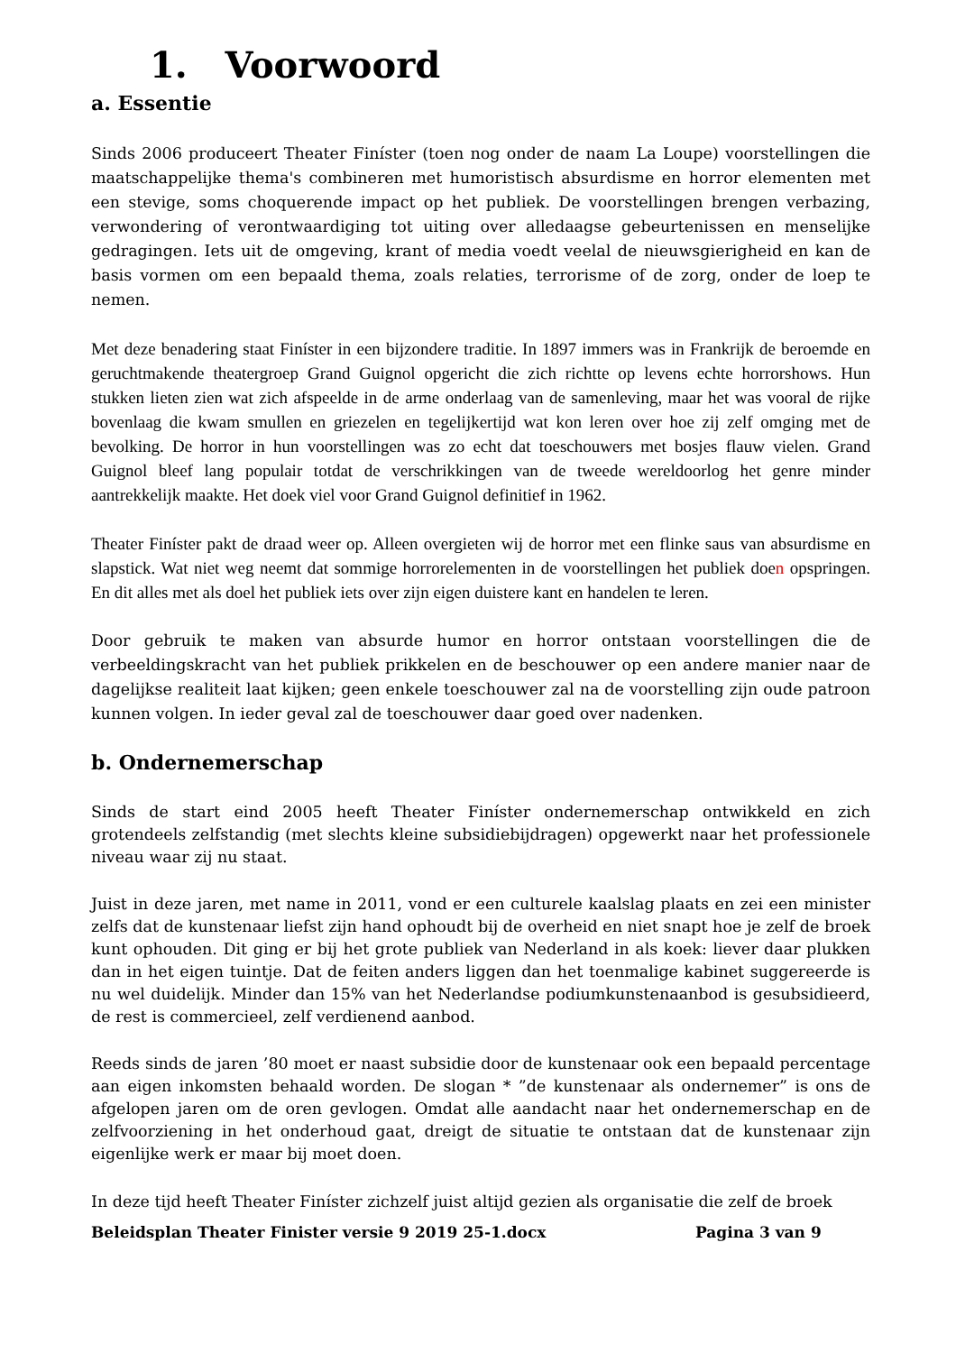1. Voorwoord
a. Essentie
Sinds 2006 produceert Theater Finíster (toen nog onder de naam La Loupe) voorstellingen die maatschappelijke thema's combineren met humoristisch absurdisme en horror elementen met een stevige, soms choquerende impact op het publiek. De voorstellingen brengen verbazing, verwondering of verontwaardiging tot uiting over alledaagse gebeurtenissen en menselijke gedragingen. Iets uit de omgeving, krant of media voedt veelal de nieuwsgierigheid en kan de basis vormen om een bepaald thema, zoals relaties, terrorisme of de zorg, onder de loep te nemen.
Met deze benadering staat Finíster in een bijzondere traditie. In 1897 immers was in Frankrijk de beroemde en geruchtmakende theatergroep Grand Guignol opgericht die zich richtte op levens echte horrorshows. Hun stukken lieten zien wat zich afspeelde in de arme onderlaag van de samenleving, maar het was vooral de rijke bovenlaag die kwam smullen en griezelen en tegelijkertijd wat kon leren over hoe zij zelf omging met de bevolking. De horror in hun voorstellingen was zo echt dat toeschouwers met bosjes flauw vielen. Grand Guignol bleef lang populair totdat de verschrikkingen van de tweede wereldoorlog het genre minder aantrekkelijk maakte. Het doek viel voor Grand Guignol definitief in 1962.
Theater Finíster pakt de draad weer op. Alleen overgieten wij de horror met een flinke saus van absurdisme en slapstick. Wat niet weg neemt dat sommige horrorelementen in de voorstellingen het publiek doen opspringen. En dit alles met als doel het publiek iets over zijn eigen duistere kant en handelen te leren.
Door gebruik te maken van absurde humor en horror ontstaan voorstellingen die de verbeeldingskracht van het publiek prikkelen en de beschouwer op een andere manier naar de dagelijkse realiteit laat kijken; geen enkele toeschouwer zal na de voorstelling zijn oude patroon kunnen volgen. In ieder geval zal de toeschouwer daar goed over nadenken.
b. Ondernemerschap
Sinds de start eind 2005 heeft Theater Finíster ondernemerschap ontwikkeld en zich grotendeels zelfstandig (met slechts kleine subsidiebijdragen) opgewerkt naar het professionele niveau waar zij nu staat.
Juist in deze jaren, met name in 2011, vond er een culturele kaalslag plaats en zei een minister zelfs dat de kunstenaar liefst zijn hand ophoudt bij de overheid en niet snapt hoe je zelf de broek kunt ophouden. Dit ging er bij het grote publiek van Nederland in als koek: liever daar plukken dan in het eigen tuintje. Dat de feiten anders liggen dan het toenmalige kabinet suggereerde is nu wel duidelijk. Minder dan 15% van het Nederlandse podiumkunstenaanbod is gesubsidieerd, de rest is commercieel, zelf verdienend aanbod.
Reeds sinds de jaren ’80 moet er naast subsidie door de kunstenaar ook een bepaald percentage aan eigen inkomsten behaald worden. De slogan * ”de kunstenaar als ondernemer” is ons de afgelopen jaren om de oren gevlogen. Omdat alle aandacht naar het ondernemerschap en de zelfvoorziening in het onderhoud gaat, dreigt de situatie te ontstaan dat de kunstenaar zijn eigenlijke werk er maar bij moet doen.
In deze tijd heeft Theater Finíster zichzelf juist altijd gezien als organisatie die zelf de broek
Beleidsplan Theater Finister versie 9 2019 25-1.docx Pagina 3 van 9